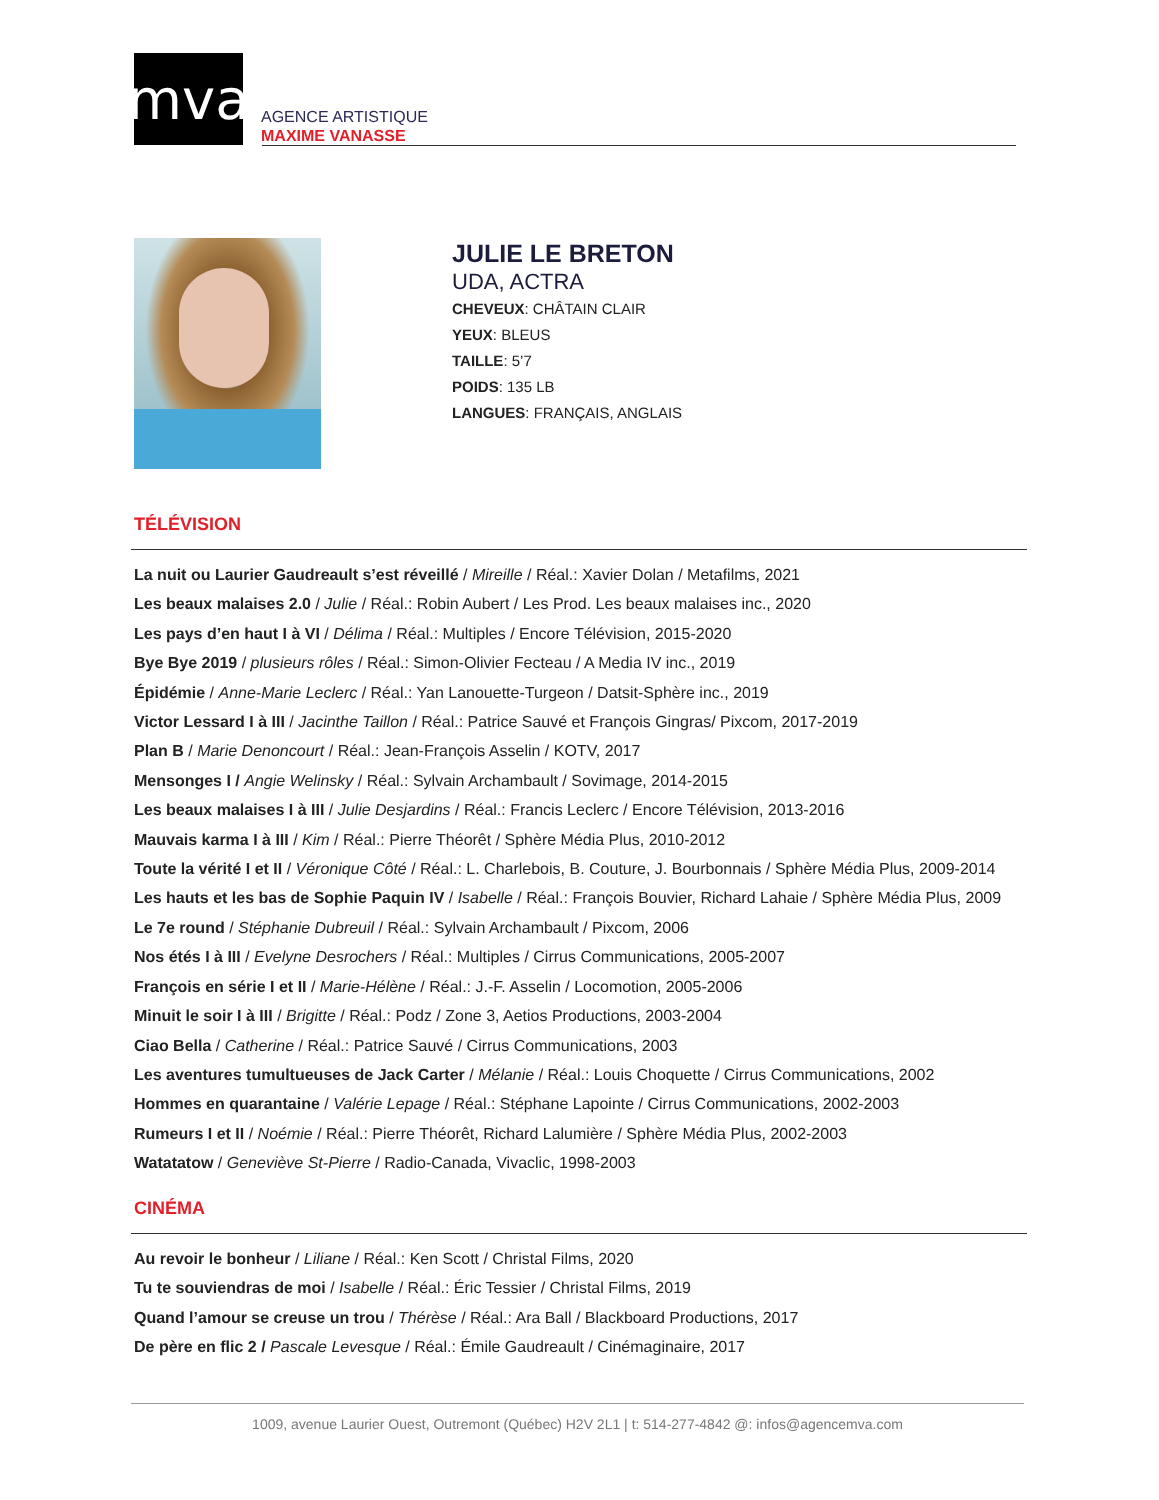mva
AGENCE ARTISTIQUE
MAXIME VANASSE
JULIE LE BRETON
UDA, ACTRA
CHEVEUX: CHÂTAIN CLAIR
YEUX: BLEUS
TAILLE: 5’7
POIDS: 135 LB
LANGUES: FRANÇAIS, ANGLAIS
TÉLÉVISION
La nuit ou Laurier Gaudreault s’est réveillé / Mireille / Réal.: Xavier Dolan / Metafilms, 2021
Les beaux malaises 2.0 / Julie / Réal.: Robin Aubert / Les Prod. Les beaux malaises inc., 2020
Les pays d’en haut I à VI / Délima / Réal.: Multiples / Encore Télévision, 2015-2020
Bye Bye 2019 / plusieurs rôles / Réal.: Simon-Olivier Fecteau / A Media IV inc., 2019
Épidémie / Anne-Marie Leclerc / Réal.: Yan Lanouette-Turgeon / Datsit-Sphère inc., 2019
Victor Lessard I à III / Jacinthe Taillon / Réal.: Patrice Sauvé et François Gingras/ Pixcom, 2017-2019
Plan B / Marie Denoncourt / Réal.: Jean-François Asselin / KOTV, 2017
Mensonges I / Angie Welinsky / Réal.: Sylvain Archambault / Sovimage, 2014-2015
Les beaux malaises I à III / Julie Desjardins / Réal.: Francis Leclerc / Encore Télévision, 2013-2016
Mauvais karma I à III / Kim / Réal.: Pierre Théorêt / Sphère Média Plus, 2010-2012
Toute la vérité I et II / Véronique Côté / Réal.: L. Charlebois, B. Couture, J. Bourbonnais / Sphère Média Plus, 2009-2014
Les hauts et les bas de Sophie Paquin IV / Isabelle / Réal.: François Bouvier, Richard Lahaie / Sphère Média Plus, 2009
Le 7e round / Stéphanie Dubreuil / Réal.: Sylvain Archambault / Pixcom, 2006
Nos étés I à III / Evelyne Desrochers / Réal.: Multiples / Cirrus Communications, 2005-2007
François en série I et II / Marie-Hélène / Réal.: J.-F. Asselin / Locomotion, 2005-2006
Minuit le soir I à III / Brigitte / Réal.: Podz / Zone 3, Aetios Productions, 2003-2004
Ciao Bella / Catherine / Réal.: Patrice Sauvé / Cirrus Communications, 2003
Les aventures tumultueuses de Jack Carter / Mélanie / Réal.: Louis Choquette / Cirrus Communications, 2002
Hommes en quarantaine / Valérie Lepage / Réal.: Stéphane Lapointe / Cirrus Communications, 2002-2003
Rumeurs I et II / Noémie / Réal.: Pierre Théorêt, Richard Lalumière / Sphère Média Plus, 2002-2003
Watatatow / Geneviève St-Pierre / Radio-Canada, Vivaclic, 1998-2003
CINÉMA
Au revoir le bonheur / Liliane / Réal.: Ken Scott / Christal Films, 2020
Tu te souviendras de moi / Isabelle / Réal.: Éric Tessier / Christal Films, 2019
Quand l’amour se creuse un trou / Thérèse / Réal.: Ara Ball / Blackboard Productions, 2017
De père en flic 2 / Pascale Levesque / Réal.: Émile Gaudreault / Cinémaginaire, 2017
1009, avenue Laurier Ouest, Outremont (Québec) H2V 2L1 | t: 514-277-4842 @: infos@agencemva.com